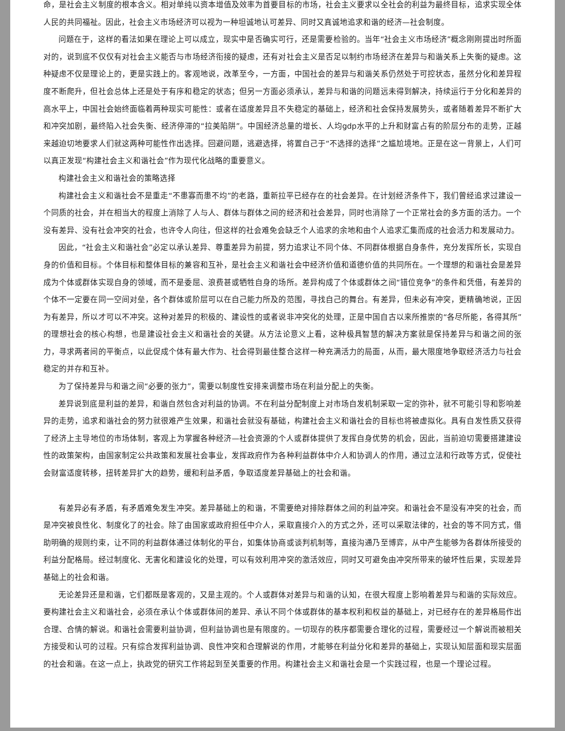命，是社会主义制度的根本含义。相对单纯以资本增值及效率为首要目标的市场，社会主义要求以全社会的利益为最终目标，追求实现全体人民的共同福祉。因此，社会主义市场经济可以视为一种坦诚地认可差异、同时又真诚地追求和谐的经济—社会制度。
问题在于，这样的看法如果在理论上可以成立，现实中是否确实可行，还是需要检验的。当年“社会主义市场经济”概念刚刚提出时所面对的，说到底不仅仅有对社会主义能否与市场经济衔接的疑虑，还有对社会主义是否足以制约市场经济在差异与和谐关系上失衡的疑虑。这种疑虑不仅是理论上的，更是实践上的。客观地说，改革至今，一方面，中国社会的差异与和谐关系仍然处于可控状态，虽然分化和差异程度不断爬升，但社会总体上还是处于有序和稳定的状态；但另一方面必须承认，差异与和谐的问题远未得到解决，持续运行于分化和差异的高水平上，中国社会始终面临着两种现实可能性：或者在适度差异且不失稳定的基础上，经济和社会保持发展势头，或者随着差异不断扩大和冲突加剧，最终陷入社会失衡、经济停滞的“拉美陷阱”。中国经济总量的增长、人均gdp水平的上升和财富占有的阶层分布的走势，正越来越迫切地要求人们就这两种可能性作出选择。回避问题，逃避选择，将置自己于“不选择的选择”之尴尬境地。正是在这一背景上，人们可以真正发现“构建社会主义和谐社会”作为现代化战略的重要意义。
构建社会主义和谐社会的策略选择
构建社会主义和谐社会不是重走“不患寡而患不均”的老路，重新拉平已经存在的社会差异。在计划经济条件下，我们曾经追求过建设一个同质的社会，并在相当大的程度上消除了人与人、群体与群体之间的经济和社会差异，同时也消除了一个正常社会的多方面的活力。一个没有差异、没有社会冲突的社会，也许令人向往，但这样的社会难免会缺乏个人追求的余地和由个人追求汇集而成的社会活力和发展动力。
因此，“社会主义和谐社会”必定以承认差异、尊重差异为前提，努力追求让不同个体、不同群体根据自身条件，充分发挥所长，实现自身的价值和目标。个体目标和整体目标的兼容和互补，是社会主义和谐社会中经济价值和道德价值的共同所在。一个理想的和谐社会是差异成为个体或群体实现自身的领域，而不是委屈、浪费甚或牺牲自身的场所。差异构成了个体或群体之间“错位竞争”的条件和凭借，有差异的个体不一定要在同一空间对垒，各个群体或阶层可以在自己能力所及的范围，寻找自己的舞台。有差异，但未必有冲突，更精确地说，正因为有差异，所以才可以不冲突。这种对差异的积极的、建设性的或者说非冲突化的处理，正是中国自古以来所推崇的“各尽所能，各得其所”的理想社会的核心构想，也是建设社会主义和谐社会的关键。从方法论意义上看，这种极具智慧的解决方案就是保持差异与和谐之间的张力，寻求两者间的平衡点，以此促成个体有最大作为、社会得到最佳整合这样一种充满活力的局面，从而，最大限度地争取经济活力与社会稳定的并存和互补。
为了保持差异与和谐之间“必要的张力”，需要以制度性安排来调整市场在利益分配上的失衡。
差异说到底是利益的差异，和谐自然包含对利益的协调。不在利益分配制度上对市场自发机制采取一定的弥补，就不可能引导和影响差异的走势，追求和谐社会的努力就很难产生效果，和谐社会就没有基础，构建社会主义和谐社会的目标也将被虚拟化。具有自发性质又获得了经济上主导地位的市场体制，客观上为掌握各种经济—社会资源的个人或群体提供了发挥自身优势的机会，因此，当前迫切需要搭建建设性的政策架构，由国家制定公共政策和发展社会事业，发挥政府作为各种利益群体中介人和协调人的作用，通过立法和行政等方式，促使社会财富适度转移，扭转差异扩大的趋势，缓和利益矛盾，争取适度差异基础上的社会和谐。
有差异必有矛盾，有矛盾难免发生冲突。差异基础上的和谐，不需要绝对排除群体之间的利益冲突。和谐社会不是没有冲突的社会，而是冲突被良性化、制度化了的社会。除了由国家或政府担任中介人，采取直接介入的方式之外，还可以采取法律的，社会的等不同方式，借助明确的规则约束，让不同的利益群体通过体制化的平台，如集体协商或谈判机制等，直接沟通乃至博弈，从中产生能够为各群体所接受的利益分配格局。经过制度化、无害化和建设化的处理，可以有效利用冲突的激活效应，同时又可避免由冲突所带来的破坏性后果，实现差异基础上的社会和谐。
无论差异还是和谐，它们都既是客观的，又是主观的。个人或群体对差异与和谐的认知，在很大程度上影响着差异与和谐的实际效应。要构建社会主义和谐社会，必须在承认个体或群体间的差异、承认不同个体或群体的基本权利和权益的基础上，对已经存在的差异格局作出合理、合情的解说。和谐社会需要利益协调，但利益协调也是有限度的。一切现存的秩序都需要合理化的过程，需要经过一个解说而被相关方接受和认可的过程。只有综合发挥利益协调、良性冲突和合理解说的作用，才能够在利益分化和差异的基础上，实现认知层面和现实层面的社会和谐。在这一点上，执政党的研究工作将起到至关重要的作用。构建社会主义和谐社会是一个实践过程，也是一个理论过程。